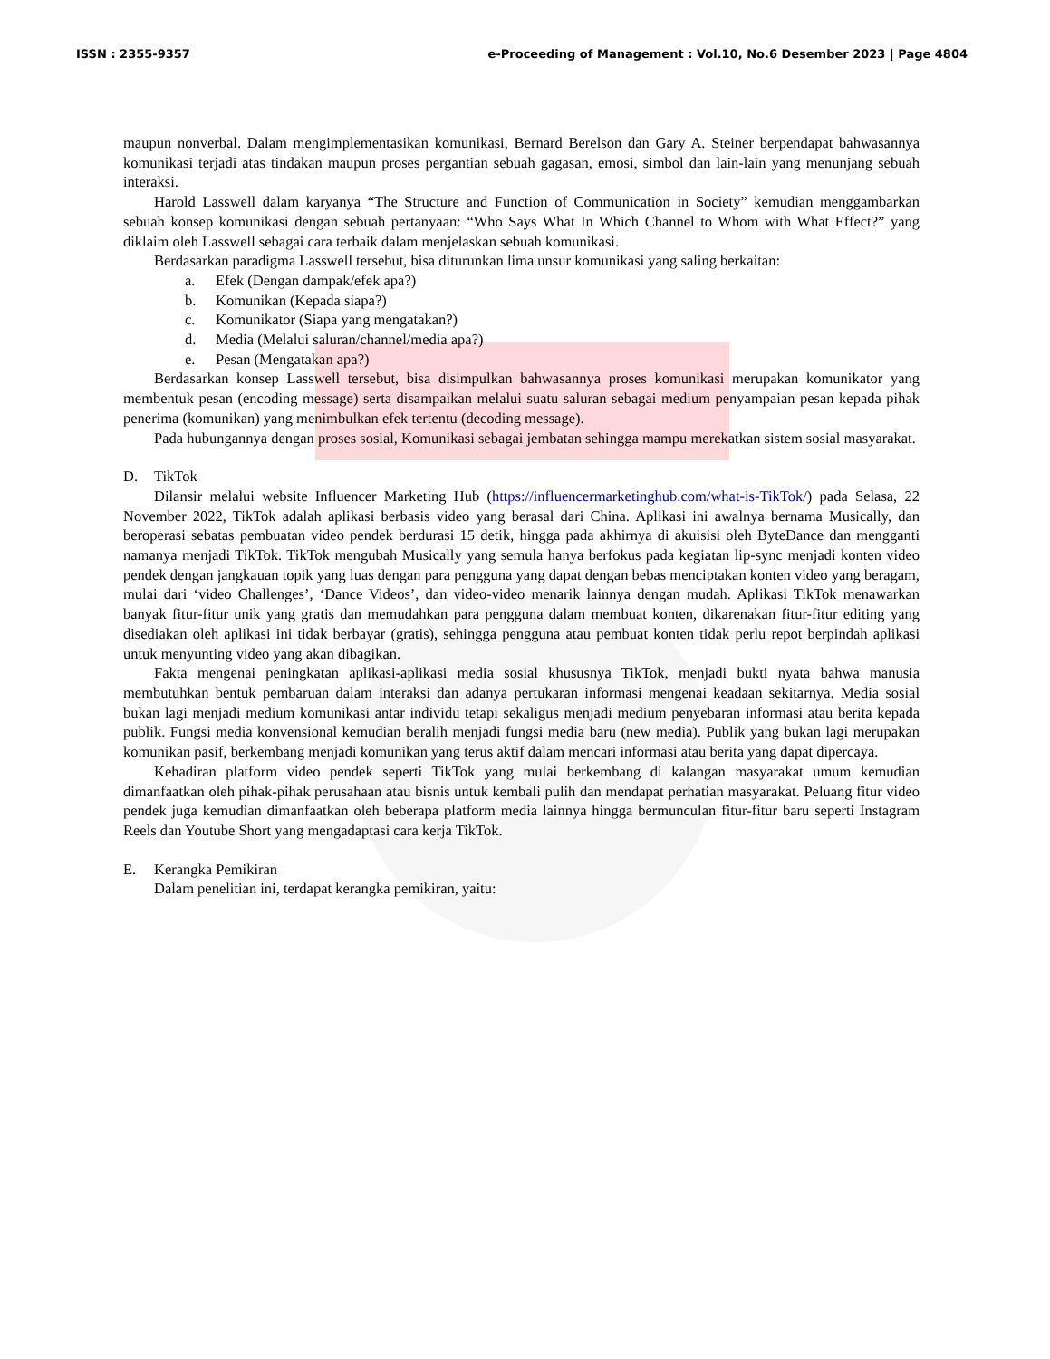ISSN : 2355-9357 e-Proceeding of Management : Vol.10, No.6 Desember 2023 | Page 4804
maupun nonverbal. Dalam mengimplementasikan komunikasi, Bernard Berelson dan Gary A. Steiner berpendapat bahwasannya komunikasi terjadi atas tindakan maupun proses pergantian sebuah gagasan, emosi, simbol dan lain-lain yang menunjang sebuah interaksi.
Harold Lasswell dalam karyanya “The Structure and Function of Communication in Society” kemudian menggambarkan sebuah konsep komunikasi dengan sebuah pertanyaan: “Who Says What In Which Channel to Whom with What Effect?” yang diklaim oleh Lasswell sebagai cara terbaik dalam menjelaskan sebuah komunikasi.
Berdasarkan paradigma Lasswell tersebut, bisa diturunkan lima unsur komunikasi yang saling berkaitan:
a. Efek (Dengan dampak/efek apa?)
b. Komunikan (Kepada siapa?)
c. Komunikator (Siapa yang mengatakan?)
d. Media (Melalui saluran/channel/media apa?)
e. Pesan (Mengatakan apa?)
Berdasarkan konsep Lasswell tersebut, bisa disimpulkan bahwasannya proses komunikasi merupakan komunikator yang membentuk pesan (encoding message) serta disampaikan melalui suatu saluran sebagai medium penyampaian pesan kepada pihak penerima (komunikan) yang menimbulkan efek tertentu (decoding message).
Pada hubungannya dengan proses sosial, Komunikasi sebagai jembatan sehingga mampu merekatkan sistem sosial masyarakat.
D. TikTok
Dilansir melalui website Influencer Marketing Hub (https://influencermarketinghub.com/what-is-TikTok/) pada Selasa, 22 November 2022, TikTok adalah aplikasi berbasis video yang berasal dari China. Aplikasi ini awalnya bernama Musically, dan beroperasi sebatas pembuatan video pendek berdurasi 15 detik, hingga pada akhirnya di akuisisi oleh ByteDance dan mengganti namanya menjadi TikTok. TikTok mengubah Musically yang semula hanya berfokus pada kegiatan lip-sync menjadi konten video pendek dengan jangkauan topik yang luas dengan para pengguna yang dapat dengan bebas menciptakan konten video yang beragam, mulai dari ‘video Challenges’, ‘Dance Videos’, dan video-video menarik lainnya dengan mudah. Aplikasi TikTok menawarkan banyak fitur-fitur unik yang gratis dan memudahkan para pengguna dalam membuat konten, dikarenakan fitur-fitur editing yang disediakan oleh aplikasi ini tidak berbayar (gratis), sehingga pengguna atau pembuat konten tidak perlu repot berpindah aplikasi untuk menyunting video yang akan dibagikan.
Fakta mengenai peningkatan aplikasi-aplikasi media sosial khususnya TikTok, menjadi bukti nyata bahwa manusia membutuhkan bentuk pembaruan dalam interaksi dan adanya pertukaran informasi mengenai keadaan sekitarnya. Media sosial bukan lagi menjadi medium komunikasi antar individu tetapi sekaligus menjadi medium penyebaran informasi atau berita kepada publik. Fungsi media konvensional kemudian beralih menjadi fungsi media baru (new media). Publik yang bukan lagi merupakan komunikan pasif, berkembang menjadi komunikan yang terus aktif dalam mencari informasi atau berita yang dapat dipercaya.
Kehadiran platform video pendek seperti TikTok yang mulai berkembang di kalangan masyarakat umum kemudian dimanfaatkan oleh pihak-pihak perusahaan atau bisnis untuk kembali pulih dan mendapat perhatian masyarakat. Peluang fitur video pendek juga kemudian dimanfaatkan oleh beberapa platform media lainnya hingga bermunculan fitur-fitur baru seperti Instagram Reels dan Youtube Short yang mengadaptasi cara kerja TikTok.
E. Kerangka Pemikiran
Dalam penelitian ini, terdapat kerangka pemikiran, yaitu: